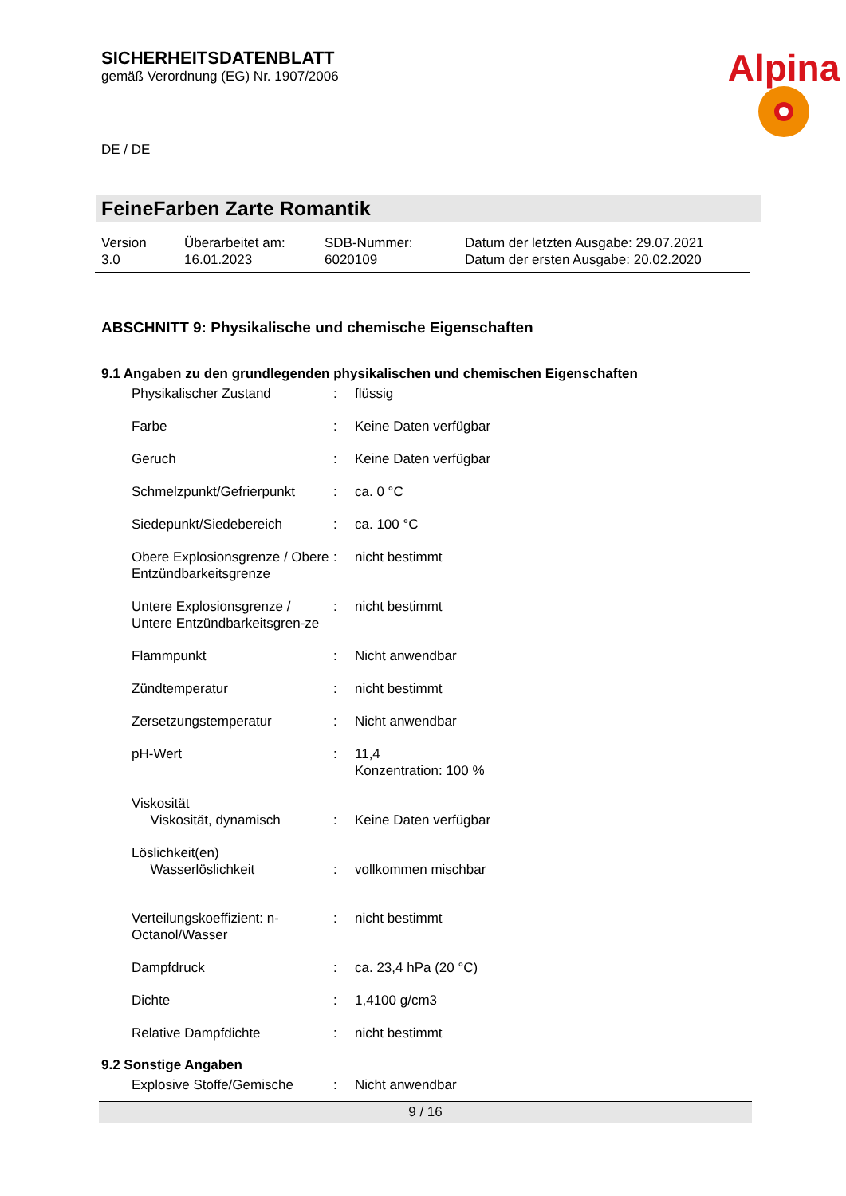SICHERHEITSDATENBLATT
gemäß Verordnung (EG) Nr. 1907/2006
Alpina
DE / DE
FeineFarben Zarte Romantik
| Version 3.0 | Überarbeitet am: 16.01.2023 | SDB-Nummer: 6020109 | Datum der letzten Ausgabe: 29.07.2021 Datum der ersten Ausgabe: 20.02.2020 |
ABSCHNITT 9: Physikalische und chemische Eigenschaften
9.1 Angaben zu den grundlegenden physikalischen und chemischen Eigenschaften
| Physikalischer Zustand | : | flüssig |
| Farbe | : | Keine Daten verfügbar |
| Geruch | : | Keine Daten verfügbar |
| Schmelzpunkt/Gefrierpunkt | : | ca. 0 °C |
| Siedepunkt/Siedebereich | : | ca. 100 °C |
| Obere Explosionsgrenze / Obere Entzündbarkeitsgrenze | : | nicht bestimmt |
| Untere Explosionsgrenze / Untere Entzündbarkeitsgren-ze | : | nicht bestimmt |
| Flammpunkt | : | Nicht anwendbar |
| Zündtemperatur | : | nicht bestimmt |
| Zersetzungstemperatur | : | Nicht anwendbar |
| pH-Wert | : | 11,4 Konzentration: 100 % |
| Viskosität Viskosität, dynamisch | : | Keine Daten verfügbar |
| Löslichkeit(en) Wasserlöslichkeit | : | vollkommen mischbar |
| Verteilungskoeffizient: n-Octanol/Wasser | : | nicht bestimmt |
| Dampfdruck | : | ca. 23,4 hPa (20 °C) |
| Dichte | : | 1,4100 g/cm3 |
| Relative Dampfdichte | : | nicht bestimmt |
9.2 Sonstige Angaben
| Explosive Stoffe/Gemische | : | Nicht anwendbar |
9 / 16